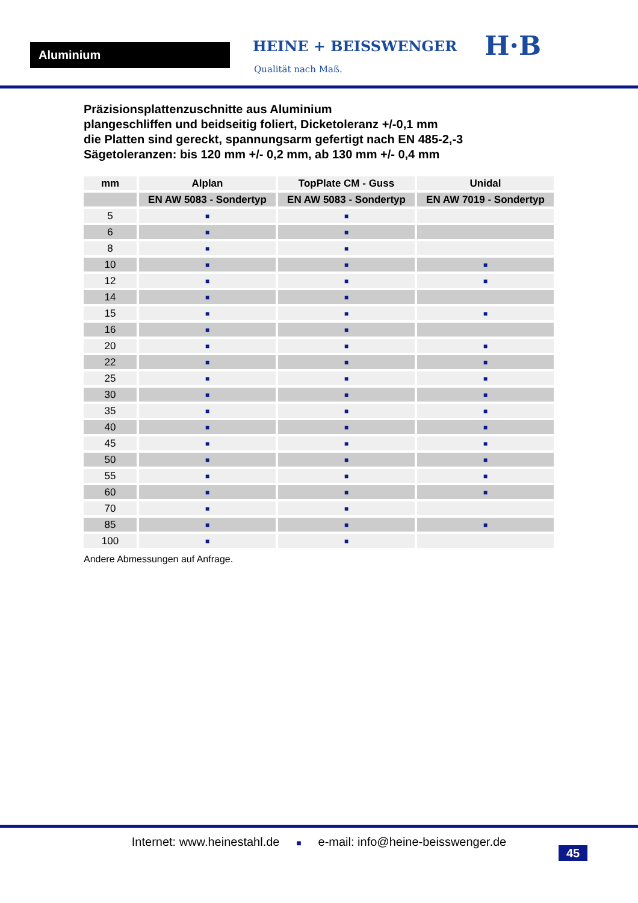Aluminium HEINE + BEISSWENGER
Qualität nach Maß.
H·B
Präzisionsplattenzuschnitte aus Aluminium
plangeschliffen und beidseitig foliert, Dicketoleranz +/-0,1 mm
die Platten sind gereckt, spannungsarm gefertigt nach EN 485-2,-3
Sägetoleranzen: bis 120 mm +/- 0,2 mm, ab 130 mm +/- 0,4 mm
| mm | Alplan | TopPlate CM - Guss | Unidal |
| --- | --- | --- | --- |
| | EN AW 5083 - Sondertyp | EN AW 5083 - Sondertyp | EN AW 7019 - Sondertyp |
| 5 | ■ | ■ | |
| 6 | ■ | ■ | |
| 8 | ■ | ■ | |
| 10 | ■ | ■ | ■ |
| 12 | ■ | ■ | ■ |
| 14 | ■ | ■ | |
| 15 | ■ | ■ | ■ |
| 16 | ■ | ■ | |
| 20 | ■ | ■ | ■ |
| 22 | ■ | ■ | ■ |
| 25 | ■ | ■ | ■ |
| 30 | ■ | ■ | ■ |
| 35 | ■ | ■ | ■ |
| 40 | ■ | ■ | ■ |
| 45 | ■ | ■ | ■ |
| 50 | ■ | ■ | ■ |
| 55 | ■ | ■ | ■ |
| 60 | ■ | ■ | ■ |
| 70 | ■ | ■ | |
| 85 | ■ | ■ | ■ |
| 100 | ■ | ■ | |
Andere Abmessungen auf Anfrage.
Internet: www.heinestahl.de ■ e-mail: info@heine-beisswenger.de
45